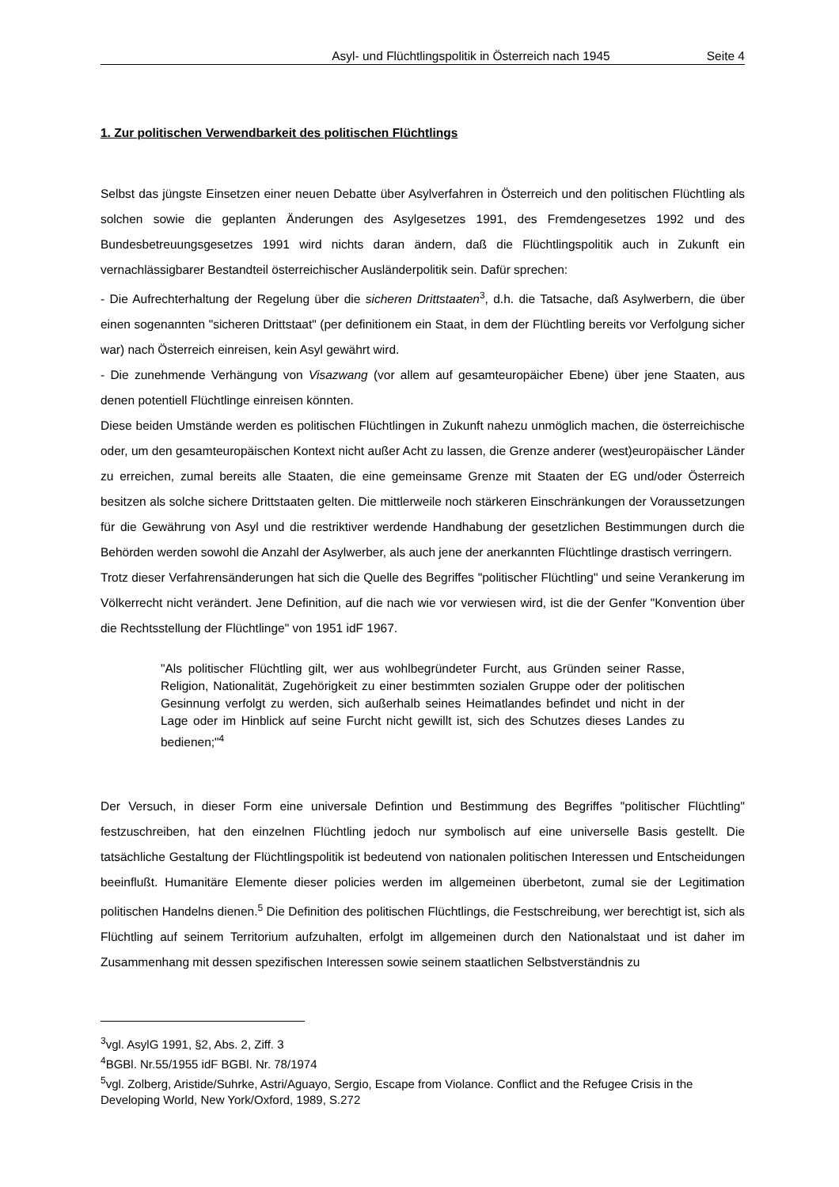Asyl- und Flüchtlingspolitik in Österreich nach 1945 Seite 4
1. Zur politischen Verwendbarkeit des politischen Flüchtlings
Selbst das jüngste Einsetzen einer neuen Debatte über Asylverfahren in Österreich und den politischen Flüchtling als solchen sowie die geplanten Änderungen des Asylgesetzes 1991, des Fremdengesetzes 1992 und des Bundesbetreuungsgesetzes 1991 wird nichts daran ändern, daß die Flüchtlingspolitik auch in Zukunft ein vernachlässigbarer Bestandteil österreichischer Ausländerpolitik sein. Dafür sprechen:
- Die Aufrechterhaltung der Regelung über die sicheren Drittstaaten<sup>3</sup>, d.h. die Tatsache, daß Asylwerbern, die über einen sogenannten "sicheren Drittstaat" (per definitionem ein Staat, in dem der Flüchtling bereits vor Verfolgung sicher war) nach Österreich einreisen, kein Asyl gewährt wird.
- Die zunehmende Verhängung von Visazwang (vor allem auf gesamteuropäicher Ebene) über jene Staaten, aus denen potentiell Flüchtlinge einreisen könnten.
Diese beiden Umstände werden es politischen Flüchtlingen in Zukunft nahezu unmöglich machen, die österreichische oder, um den gesamteuropäischen Kontext nicht außer Acht zu lassen, die Grenze anderer (west)europäischer Länder zu erreichen, zumal bereits alle Staaten, die eine gemeinsame Grenze mit Staaten der EG und/oder Österreich besitzen als solche sichere Drittstaaten gelten. Die mittlerweile noch stärkeren Einschränkungen der Voraussetzungen für die Gewährung von Asyl und die restriktiver werdende Handhabung der gesetzlichen Bestimmungen durch die Behörden werden sowohl die Anzahl der Asylwerber, als auch jene der anerkannten Flüchtlinge drastisch verringern.
Trotz dieser Verfahrensänderungen hat sich die Quelle des Begriffes "politischer Flüchtling" und seine Verankerung im Völkerrecht nicht verändert. Jene Definition, auf die nach wie vor verwiesen wird, ist die der Genfer "Konvention über die Rechtsstellung der Flüchtlinge" von 1951 idF 1967.
"Als politischer Flüchtling gilt, wer aus wohlbegründeter Furcht, aus Gründen seiner Rasse, Religion, Nationalität, Zugehörigkeit zu einer bestimmten sozialen Gruppe oder der politischen Gesinnung verfolgt zu werden, sich außerhalb seines Heimatlandes befindet und nicht in der Lage oder im Hinblick auf seine Furcht nicht gewillt ist, sich des Schutzes dieses Landes zu bedienen;"<sup>4</sup>
Der Versuch, in dieser Form eine universale Defintion und Bestimmung des Begriffes "politischer Flüchtling" festzuschreiben, hat den einzelnen Flüchtling jedoch nur symbolisch auf eine universelle Basis gestellt. Die tatsächliche Gestaltung der Flüchtlingspolitik ist bedeutend von nationalen politischen Interessen und Entscheidungen beeinflußt. Humanitäre Elemente dieser policies werden im allgemeinen überbetont, zumal sie der Legitimation politischen Handelns dienen.<sup>5</sup> Die Definition des politischen Flüchtlings, die Festschreibung, wer berechtigt ist, sich als Flüchtling auf seinem Territorium aufzuhalten, erfolgt im allgemeinen durch den Nationalstaat und ist daher im Zusammenhang mit dessen spezifischen Interessen sowie seinem staatlichen Selbstverständnis zu
<sup>3</sup> vgl. AsylG 1991, §2, Abs. 2, Ziff. 3
<sup>4</sup> BGBl. Nr.55/1955 idF BGBl. Nr. 78/1974
<sup>5</sup> vgl. Zolberg, Aristide/Suhrke, Astri/Aguayo, Sergio, Escape from Violance. Conflict and the Refugee Crisis in the Developing World, New York/Oxford, 1989, S.272